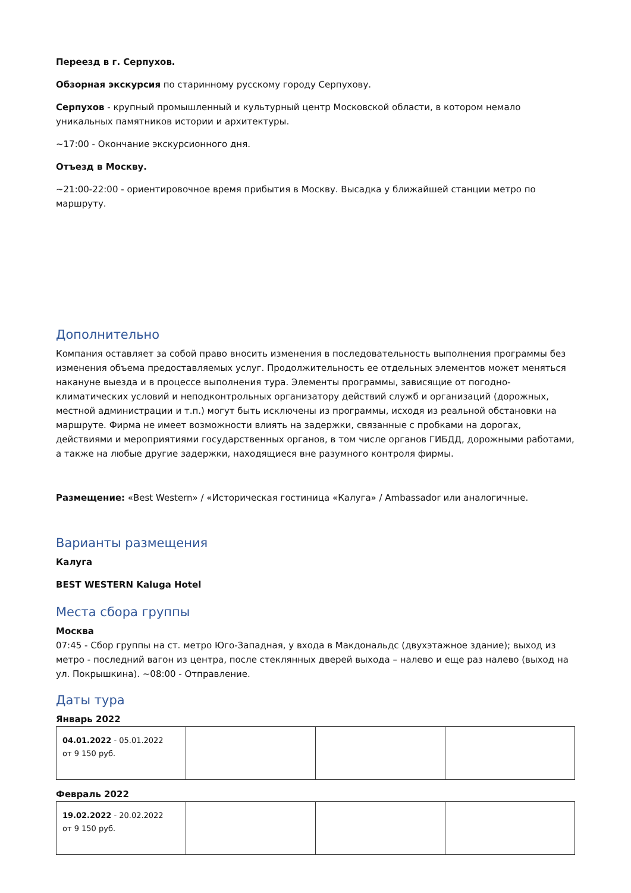Переезд в г. Серпухов.
Обзорная экскурсия по старинному русскому городу Серпухову.
Серпухов - крупный промышленный и культурный центр Московской области, в котором немало уникальных памятников истории и архитектуры.
~17:00 - Окончание экскурсионного дня.
Отъезд в Москву.
~21:00-22:00 - ориентировочное время прибытия в Москву. Высадка у ближайшей станции метро по маршруту.
Дополнительно
Компания оставляет за собой право вносить изменения в последовательность выполнения программы без изменения объема предоставляемых услуг. Продолжительность ее отдельных элементов может меняться накануне выезда и в процессе выполнения тура. Элементы программы, зависящие от погодно-климатических условий и неподконтрольных организатору действий служб и организаций (дорожных, местной администрации и т.п.) могут быть исключены из программы, исходя из реальной обстановки на маршруте. Фирма не имеет возможности влиять на задержки, связанные с пробками на дорогах, действиями и мероприятиями государственных органов, в том числе органов ГИБДД, дорожными работами, а также на любые другие задержки, находящиеся вне разумного контроля фирмы.
Размещение: «Best Western» / «Историческая гостиница «Калуга» / Ambassador или аналогичные.
Варианты размещения
Калуга
BEST WESTERN Kaluga Hotel
Места сбора группы
Москва
07:45 - Сбор группы на ст. метро Юго-Западная, у входа в Макдональдс (двухэтажное здание); выход из метро - последний вагон из центра, после стеклянных дверей выхода – налево и еще раз налево (выход на ул. Покрышкина). ~08:00 - Отправление.
Даты тура
Январь 2022
| 04.01.2022 - 05.01.2022 от 9 150 руб. | | | |
Февраль 2022
| 19.02.2022 - 20.02.2022 от 9 150 руб. | | | |